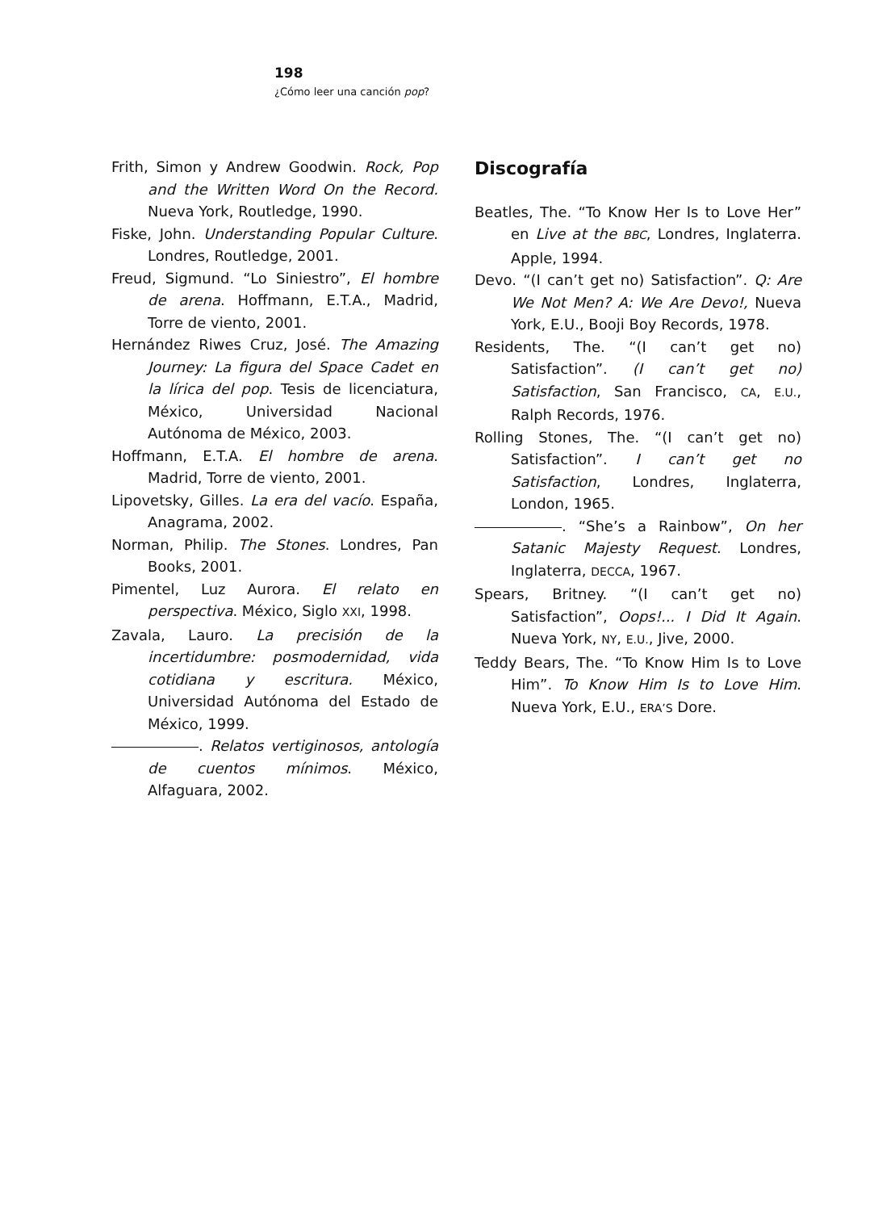198
¿Cómo leer una canción pop?
Frith, Simon y Andrew Goodwin. Rock, Pop and the Written Word On the Record. Nueva York, Routledge, 1990.
Fiske, John. Understanding Popular Culture. Londres, Routledge, 2001.
Freud, Sigmund. “Lo Siniestro”, El hombre de arena. Hoffmann, E.T.A., Madrid, Torre de viento, 2001.
Hernández Riwes Cruz, José. The Amazing Journey: La figura del Space Cadet en la lírica del pop. Tesis de licenciatura, México, Universidad Nacional Autónoma de México, 2003.
Hoffmann, E.T.A. El hombre de arena. Madrid, Torre de viento, 2001.
Lipovetsky, Gilles. La era del vacío. España, Anagrama, 2002.
Norman, Philip. The Stones. Londres, Pan Books, 2001.
Pimentel, Luz Aurora. El relato en perspectiva. México, Siglo XXI, 1998.
Zavala, Lauro. La precisión de la incertidumbre: posmodernidad, vida cotidiana y escritura. México, Universidad Autónoma del Estado de México, 1999.
. Relatos vertiginosos, antología de cuentos mínimos. México, Alfaguara, 2002.
Discografía
Beatles, The. “To Know Her Is to Love Her” en Live at the BBC, Londres, Inglaterra. Apple, 1994.
Devo. “(I can’t get no) Satisfaction”. Q: Are We Not Men? A: We Are Devo!, Nueva York, E.U., Booji Boy Records, 1978.
Residents, The. “(I can’t get no) Satisfaction”. (I can’t get no) Satisfaction, San Francisco, CA, E.U., Ralph Records, 1976.
Rolling Stones, The. “(I can’t get no) Satisfaction”. I can’t get no Satisfaction, Londres, Inglaterra, London, 1965.
. “She’s a Rainbow”, On her Satanic Majesty Request. Londres, Inglaterra, DECCA, 1967.
Spears, Britney. “(I can’t get no) Satisfaction”, Oops!... I Did It Again. Nueva York, NY, E.U., Jive, 2000.
Teddy Bears, The. “To Know Him Is to Love Him”. To Know Him Is to Love Him. Nueva York, E.U., ERA’S Dore.